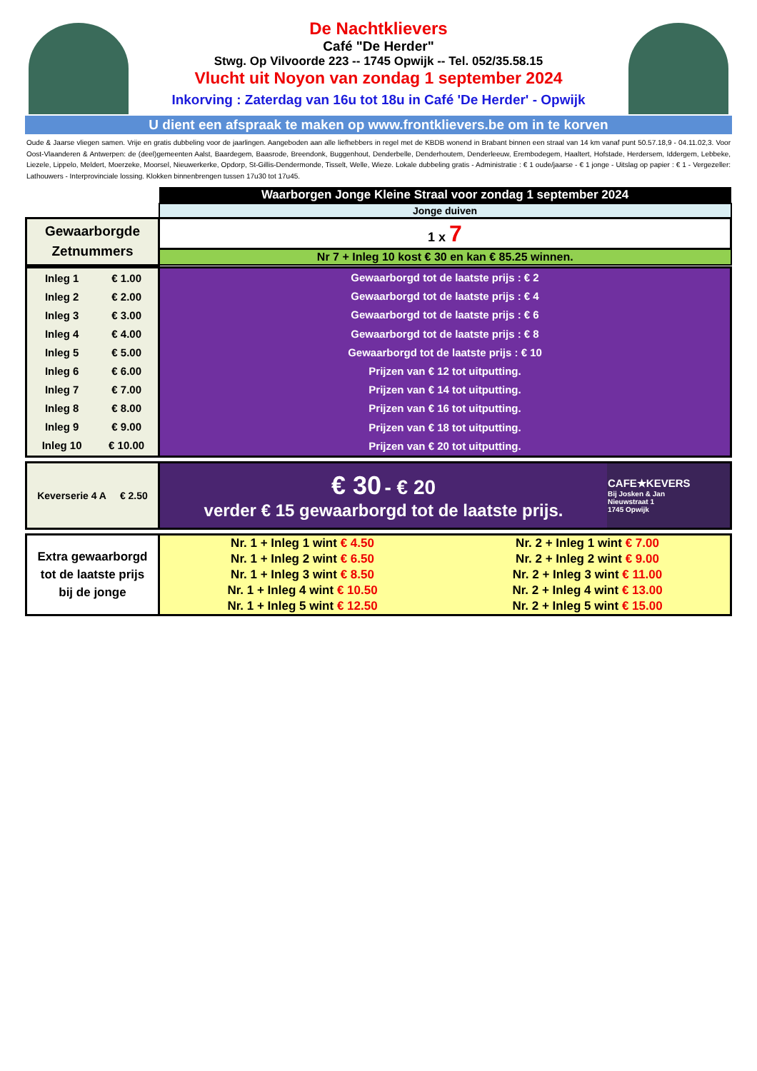De Nachtklievers
Café "De Herder"
Stwg. Op Vilvoorde 223 -- 1745 Opwijk -- Tel. 052/35.58.15
Vlucht uit Noyon van zondag 1 september 2024
Inkorving : Zaterdag van 16u tot 18u in Café 'De Herder' - Opwijk
U dient een afspraak te maken op www.frontklievers.be om in te korven
Oude & Jaarse vliegen samen. Vrije en gratis dubbeling voor de jaarlingen. Aangeboden aan alle liefhebbers in regel met de KBDB wonend in Brabant binnen een straal van 14 km vanaf punt 50.57.18,9 - 04.11.02,3. Voor Oost-Vlaanderen & Antwerpen: de (deel)gemeenten Aalst, Baardegem, Baasrode, Breendonk, Buggenhout, Denderbelle, Denderhoutem, Denderleeuw, Erembodegem, Haaltert, Hofstade, Herdersem, Iddergem, Lebbeke, Liezele, Lippelo, Meldert, Moerzeke, Moorsel, Nieuwerkerke, Opdorp, St-Gillis-Dendermonde, Tisselt, Welle, Wieze. Lokale dubbeling gratis - Administratie : € 1 oude/jaarse - € 1 jonge - Uitslag op papier : € 1 - Vergezeller: Lathouwers - Interprovinciale lossing. Klokken binnenbrengen tussen 17u30 tot 17u45.
| | Waarborgen Jonge Kleine Straal voor zondag 1 september 2024 |
| | Jonge duiven |
| Gewaarborgde Zetnummers | 1 x 7 |
| | Nr 7 + Inleg 10 kost € 30 en kan € 85.25 winnen. |
| / Inleg 1 / € 1.00 / / Inleg 2 / € 2.00 / / Inleg 3 / € 3.00 / / Inleg 4 / € 4.00 / / Inleg 5 / € 5.00 / / Inleg 6 / € 6.00 / / Inleg 7 / € 7.00 / / Inleg 8 / € 8.00 / / Inleg 9 / € 9.00 / / Inleg 10 / € 10.00 / | Gewaarborgd tot de laatste prijs : € 2 |
| | Gewaarborgd tot de laatste prijs : € 4 |
| | Gewaarborgd tot de laatste prijs : € 6 |
| | Gewaarborgd tot de laatste prijs : € 8 |
| | Gewaarborgd tot de laatste prijs : € 10 |
| | Prijzen van € 12 tot uitputting. |
| | Prijzen van € 14 tot uitputting. |
| | Prijzen van € 16 tot uitputting. |
| | Prijzen van € 18 tot uitputting. |
| | Prijzen van € 20 tot uitputting. |
| Keverserie 4 A € 2.50 | € 30 - € 20 verder € 15 gewaarborgd tot de laatste prijs. | CAFE★KEVERS Bij Josken & Jan Nieuwstraat 1 1745 Opwijk |
| Extra gewaarborgd tot de laatste prijs bij de jonge | Nr. 1 + Inleg 1 wint € 4.50 | Nr. 2 + Inleg 1 wint € 7.00 |
| | Nr. 1 + Inleg 2 wint € 6.50 | Nr. 2 + Inleg 2 wint € 9.00 |
| | Nr. 1 + Inleg 3 wint € 8.50 | Nr. 2 + Inleg 3 wint € 11.00 |
| | Nr. 1 + Inleg 4 wint € 10.50 | Nr. 2 + Inleg 4 wint € 13.00 |
| | Nr. 1 + Inleg 5 wint € 12.50 | Nr. 2 + Inleg 5 wint € 15.00 |